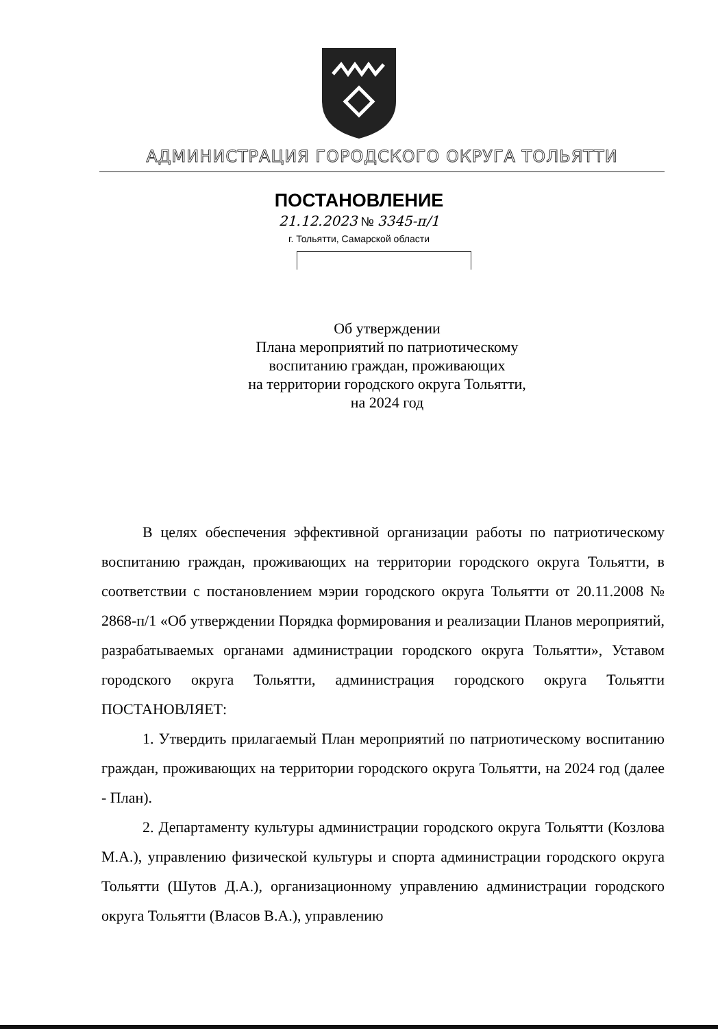АДМИНИСТРАЦИЯ ГОРОДСКОГО ОКРУГА ТОЛЬЯТТИ
ПОСТАНОВЛЕНИЕ
21.12.2023 № 3345-п/1
г. Тольятти, Самарской области
Об утверждении
Плана мероприятий по патриотическому воспитанию граждан, проживающих
на территории городского округа Тольятти,
на 2024 год
В целях обеспечения эффективной организации работы по патриотическому воспитанию граждан, проживающих на территории городского округа Тольятти, в соответствии с постановлением мэрии городского округа Тольятти от 20.11.2008 № 2868-п/1 «Об утверждении Порядка формирования и реализации Планов мероприятий, разрабатываемых органами администрации городского округа Тольятти», Уставом городского округа Тольятти, администрация городского округа Тольятти ПОСТАНОВЛЯЕТ:
1. Утвердить прилагаемый План мероприятий по патриотическому воспитанию граждан, проживающих на территории городского округа Тольятти, на 2024 год (далее - План).
2. Департаменту культуры администрации городского округа Тольятти (Козлова М.А.), управлению физической культуры и спорта администрации городского округа Тольятти (Шутов Д.А.), организационному управлению администрации городского округа Тольятти (Власов В.А.), управлению